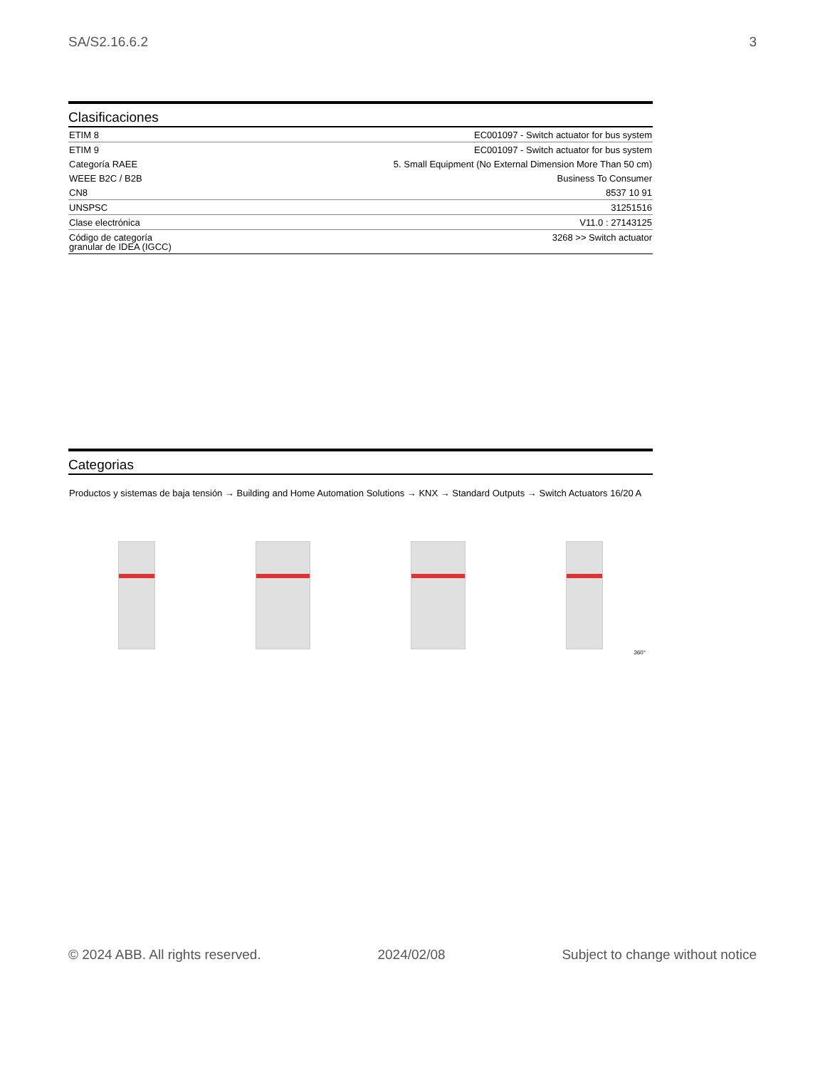SA/S2.16.6.2 3
Clasificaciones
| ETIM 8 | EC001097 - Switch actuator for bus system |
| ETIM 9 | EC001097 - Switch actuator for bus system |
| Categoría RAEE | 5. Small Equipment (No External Dimension More Than 50 cm) |
| WEEE B2C / B2B | Business To Consumer |
| CN8 | 8537 10 91 |
| UNSPSC | 31251516 |
| Clase electrónica | V11.0 : 27143125 |
| Código de categoría granular de IDEA (IGCC) | 3268 >> Switch actuator |
Categorias
Productos y sistemas de baja tensión → Building and Home Automation Solutions → KNX → Standard Outputs → Switch Actuators 16/20 A
360°
© 2024 ABB. All rights reserved. 2024/02/08 Subject to change without notice